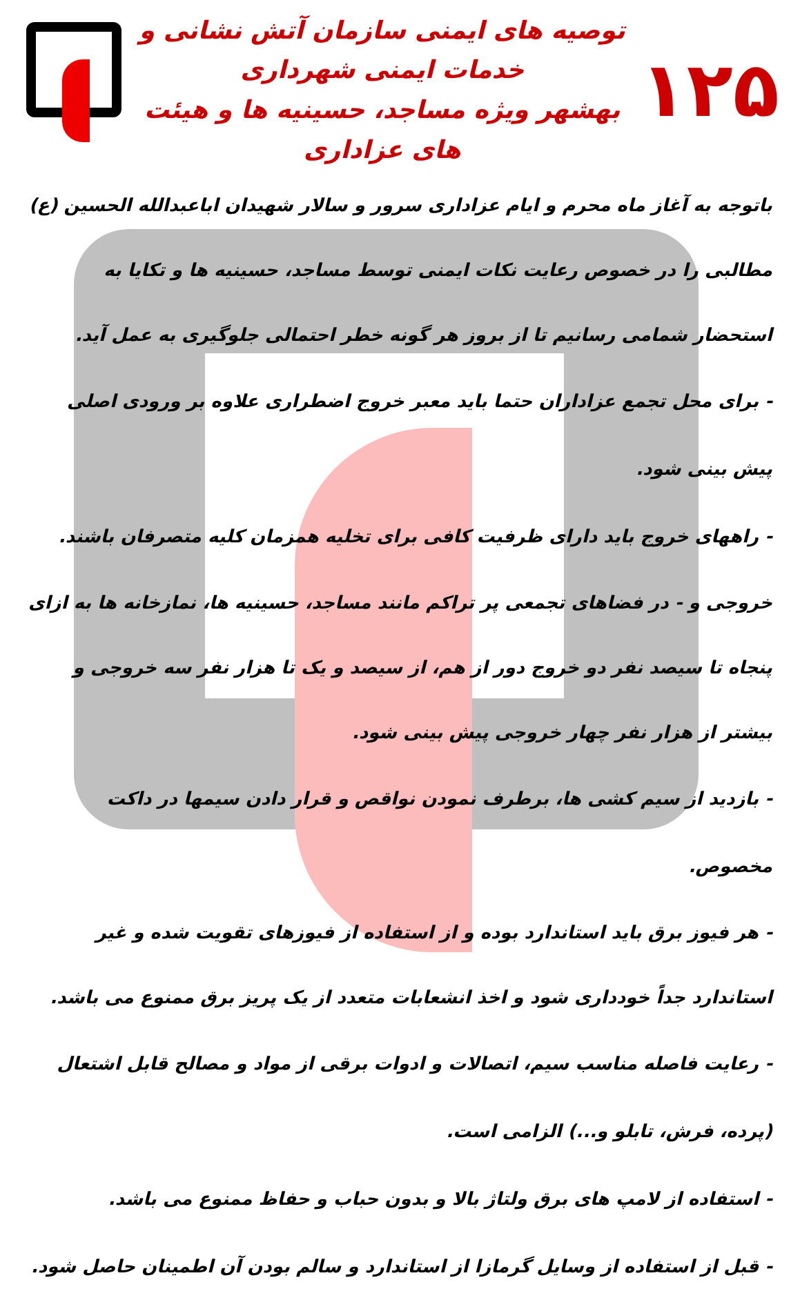۱۲۵
توصیه های ایمنی سازمان آتش نشانی و خدمات ایمنی شهرداری
بهشهر ویژه مساجد، حسینیه ها و هیئت های عزاداری
باتوجه به آغاز ماه محرم و ایام عزاداری سرور و سالار شهیدان اباعبدالله الحسین (ع) مطالبی را در خصوص رعایت نکات ایمنی توسط مساجد، حسینیه ها و تکایا به استحضار شمامی رسانیم تا از بروز هر گونه خطر احتمالی جلوگیری به عمل آید.
- برای محل تجمع عزاداران حتما باید معبر خروج اضطراری علاوه بر ورودی اصلی پیش بینی شود.
- راههای خروج باید دارای ظرفیت کافی برای تخلیه همزمان کلیه متصرفان باشند.
خروجی و - در فضاهای تجمعی پر تراکم مانند مساجد، حسینیه ها، نمازخانه ها به ازای پنجاه تا سیصد نفر دو خروج دور از هم، از سیصد و یک تا هزار نفر سه خروجی و بیشتر از هزار نفر چهار خروجی پیش بینی شود.
- بازدید از سیم کشی ها، برطرف نمودن نواقص و قرار دادن سیمها در داکت مخصوص.
- هر فیوز برق باید استاندارد بوده و از استفاده از فیوزهای تقویت شده و غیر استاندارد جداً خودداری شود و اخذ انشعابات متعدد از یک پریز برق ممنوع می باشد.
- رعایت فاصله مناسب سیم، اتصالات و ادوات برقی از مواد و مصالح قابل اشتعال (پرده، فرش، تابلو و...) الزامی است.
- استفاده از لامپ های برق ولتاژ بالا و بدون حباب و حفاظ ممنوع می باشد.
- قبل از استفاده از وسایل گرمازا از استاندارد و سالم بودن آن اطمینان حاصل شود.